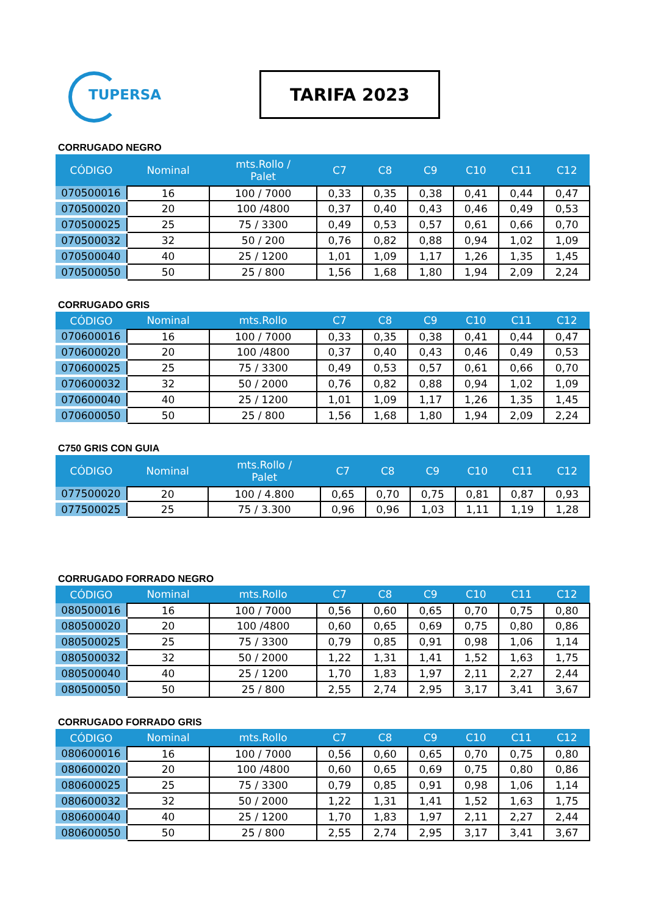TUPERSA
TARIFA 2023
CORRUGADO NEGRO
| CÓDIGO | Nominal | mts.Rollo / Palet | C7 | C8 | C9 | C10 | C11 | C12 |
| --- | --- | --- | --- | --- | --- | --- | --- | --- |
| 070500016 | 16 | 100 / 7000 | 0,33 | 0,35 | 0,38 | 0,41 | 0,44 | 0,47 |
| 070500020 | 20 | 100 /4800 | 0,37 | 0,40 | 0,43 | 0,46 | 0,49 | 0,53 |
| 070500025 | 25 | 75 / 3300 | 0,49 | 0,53 | 0,57 | 0,61 | 0,66 | 0,70 |
| 070500032 | 32 | 50 / 200 | 0,76 | 0,82 | 0,88 | 0,94 | 1,02 | 1,09 |
| 070500040 | 40 | 25 / 1200 | 1,01 | 1,09 | 1,17 | 1,26 | 1,35 | 1,45 |
| 070500050 | 50 | 25 / 800 | 1,56 | 1,68 | 1,80 | 1,94 | 2,09 | 2,24 |
CORRUGADO GRIS
| CÓDIGO | Nominal | mts.Rollo | C7 | C8 | C9 | C10 | C11 | C12 |
| --- | --- | --- | --- | --- | --- | --- | --- | --- |
| 070600016 | 16 | 100 / 7000 | 0,33 | 0,35 | 0,38 | 0,41 | 0,44 | 0,47 |
| 070600020 | 20 | 100 /4800 | 0,37 | 0,40 | 0,43 | 0,46 | 0,49 | 0,53 |
| 070600025 | 25 | 75 / 3300 | 0,49 | 0,53 | 0,57 | 0,61 | 0,66 | 0,70 |
| 070600032 | 32 | 50 / 2000 | 0,76 | 0,82 | 0,88 | 0,94 | 1,02 | 1,09 |
| 070600040 | 40 | 25 / 1200 | 1,01 | 1,09 | 1,17 | 1,26 | 1,35 | 1,45 |
| 070600050 | 50 | 25 / 800 | 1,56 | 1,68 | 1,80 | 1,94 | 2,09 | 2,24 |
C750 GRIS CON GUIA
| CÓDIGO | Nominal | mts.Rollo / Palet | C7 | C8 | C9 | C10 | C11 | C12 |
| --- | --- | --- | --- | --- | --- | --- | --- | --- |
| 077500020 | 20 | 100 / 4.800 | 0,65 | 0,70 | 0,75 | 0,81 | 0,87 | 0,93 |
| 077500025 | 25 | 75 / 3.300 | 0,96 | 0,96 | 1,03 | 1,11 | 1,19 | 1,28 |
CORRUGADO FORRADO NEGRO
| CÓDIGO | Nominal | mts.Rollo | C7 | C8 | C9 | C10 | C11 | C12 |
| --- | --- | --- | --- | --- | --- | --- | --- | --- |
| 080500016 | 16 | 100 / 7000 | 0,56 | 0,60 | 0,65 | 0,70 | 0,75 | 0,80 |
| 080500020 | 20 | 100 /4800 | 0,60 | 0,65 | 0,69 | 0,75 | 0,80 | 0,86 |
| 080500025 | 25 | 75 / 3300 | 0,79 | 0,85 | 0,91 | 0,98 | 1,06 | 1,14 |
| 080500032 | 32 | 50 / 2000 | 1,22 | 1,31 | 1,41 | 1,52 | 1,63 | 1,75 |
| 080500040 | 40 | 25 / 1200 | 1,70 | 1,83 | 1,97 | 2,11 | 2,27 | 2,44 |
| 080500050 | 50 | 25 / 800 | 2,55 | 2,74 | 2,95 | 3,17 | 3,41 | 3,67 |
CORRUGADO FORRADO GRIS
| CÓDIGO | Nominal | mts.Rollo | C7 | C8 | C9 | C10 | C11 | C12 |
| --- | --- | --- | --- | --- | --- | --- | --- | --- |
| 080600016 | 16 | 100 / 7000 | 0,56 | 0,60 | 0,65 | 0,70 | 0,75 | 0,80 |
| 080600020 | 20 | 100 /4800 | 0,60 | 0,65 | 0,69 | 0,75 | 0,80 | 0,86 |
| 080600025 | 25 | 75 / 3300 | 0,79 | 0,85 | 0,91 | 0,98 | 1,06 | 1,14 |
| 080600032 | 32 | 50 / 2000 | 1,22 | 1,31 | 1,41 | 1,52 | 1,63 | 1,75 |
| 080600040 | 40 | 25 / 1200 | 1,70 | 1,83 | 1,97 | 2,11 | 2,27 | 2,44 |
| 080600050 | 50 | 25 / 800 | 2,55 | 2,74 | 2,95 | 3,17 | 3,41 | 3,67 |